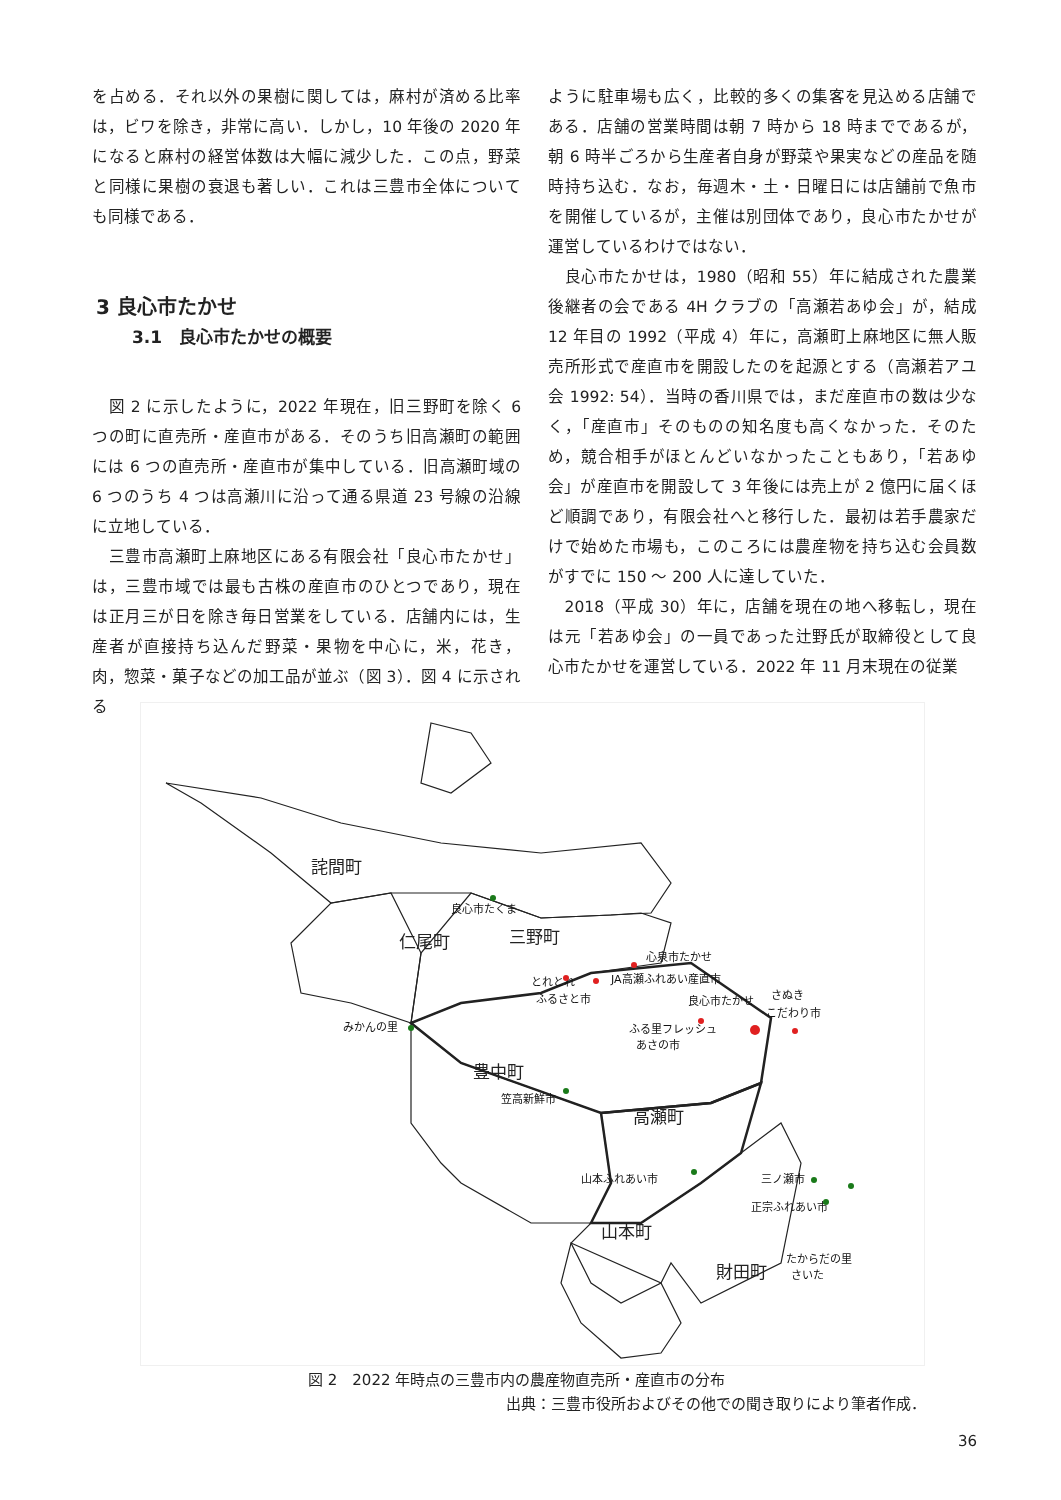を占める．それ以外の果樹に関しては，麻村が済める比率は，ビワを除き，非常に高い．しかし，10 年後の 2020 年になると麻村の経営体数は大幅に減少した．この点，野菜と同様に果樹の衰退も著しい．これは三豊市全体についても同様である．
3 良心市たかせ
3.1　良心市たかせの概要
　図 2 に示したように，2022 年現在，旧三野町を除く 6 つの町に直売所・産直市がある．そのうち旧高瀬町の範囲には 6 つの直売所・産直市が集中している．旧高瀬町域の 6 つのうち 4 つは高瀬川に沿って通る県道 23 号線の沿線に立地している．
　三豊市高瀬町上麻地区にある有限会社「良心市たかせ」は，三豊市域では最も古株の産直市のひとつであり，現在は正月三が日を除き毎日営業をしている．店舗内には，生産者が直接持ち込んだ野菜・果物を中心に，米，花き，肉，惣菜・菓子などの加工品が並ぶ（図 3）．図 4 に示される
ように駐車場も広く，比較的多くの集客を見込める店舗である．店舗の営業時間は朝 7 時から 18 時までであるが，朝 6 時半ごろから生産者自身が野菜や果実などの産品を随時持ち込む．なお，毎週木・土・日曜日には店舗前で魚市を開催しているが，主催は別団体であり，良心市たかせが運営しているわけではない．
　良心市たかせは，1980（昭和 55）年に結成された農業後継者の会である 4H クラブの「高瀬若あゆ会」が，結成 12 年目の 1992（平成 4）年に，高瀬町上麻地区に無人販売所形式で産直市を開設したのを起源とする（高瀬若アユ会 1992: 54）．当時の香川県では，まだ産直市の数は少なく，「産直市」そのものの知名度も高くなかった．そのため，競合相手がほとんどいなかったこともあり，「若あゆ会」が産直市を開設して 3 年後には売上が 2 億円に届くほど順調であり，有限会社へと移行した．最初は若手農家だけで始めた市場も，このころには農産物を持ち込む会員数がすでに 150 ～ 200 人に達していた．
　2018（平成 30）年に，店舗を現在の地へ移転し，現在は元「若あゆ会」の一員であった辻野氏が取締役として良心市たかせを運営している．2022 年 11 月末現在の従業
詫間町
仁尾町
三野町
豊中町
高瀬町
山本町
財田町
良心市たくま
みかんの里
心泉市たかせ
とれとれ
ふるさと市
JA高瀬ふれあい産直市
良心市たかせ
さぬき
こだわり市
ふる里フレッシュ
あさの市
笠高新鮮市
山本ふれあい市
三ノ瀬市
正宗ふれあい市
たからだの里
さいた
図 2　2022 年時点の三豊市内の農産物直売所・産直市の分布
出典：三豊市役所およびその他での聞き取りにより筆者作成．
36